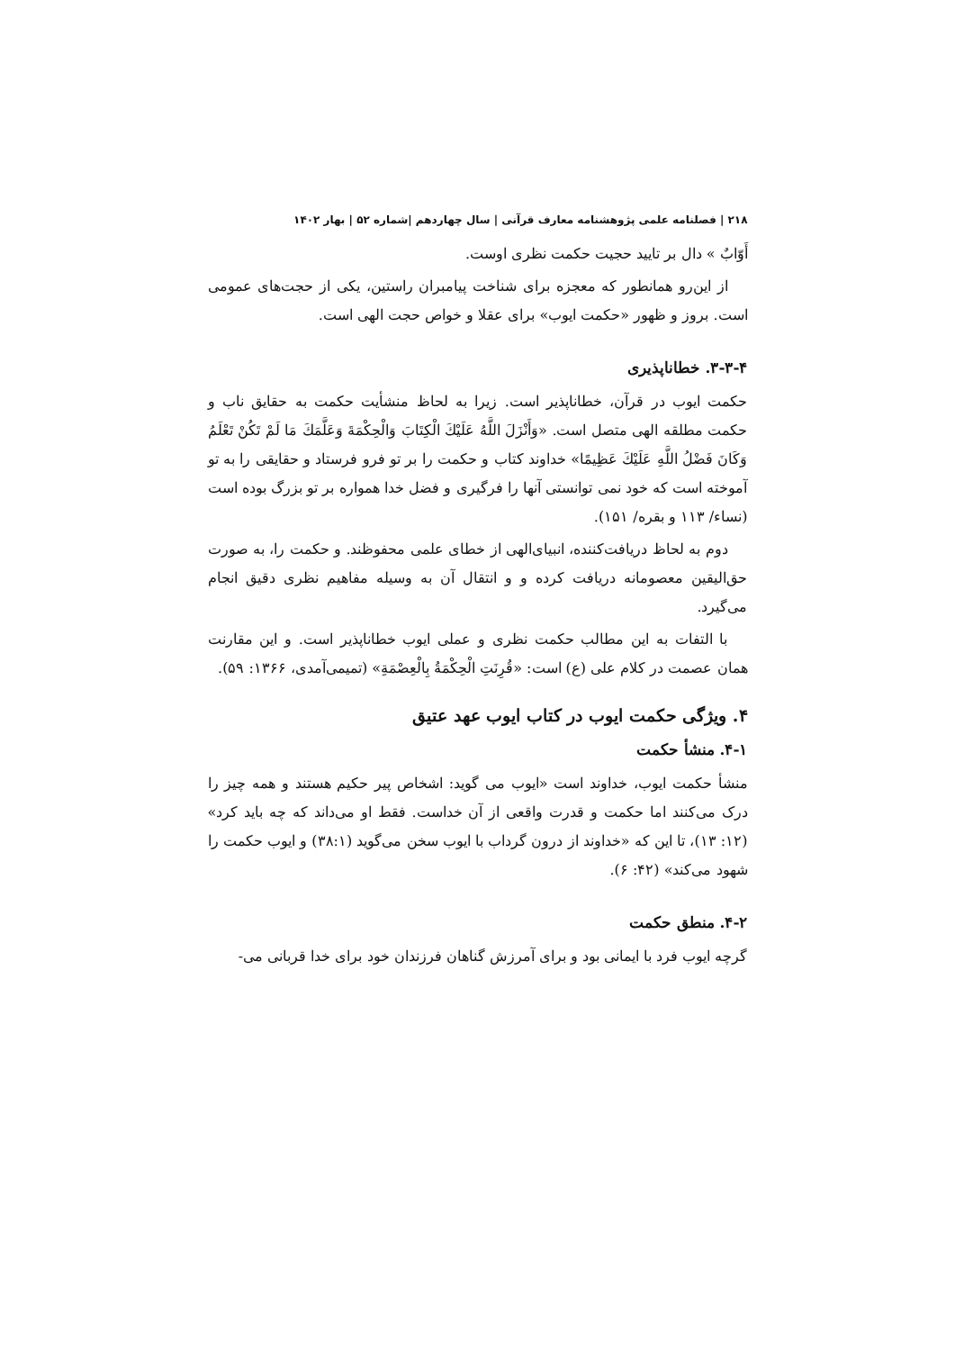۲۱۸ | فصلنامه علمی پژوهشنامه معارف قرآنی | سال چهاردهم |شماره ۵۲ | بهار ۱۴۰۲
أَوّابٌ » دال بر تایید حجیت حکمت نظری اوست.
از این‌رو همانطور که معجزه برای شناخت پیامبران راستین، یکی از حجت‌های عمومی است. بروز و ظهور «حکمت ایوب» برای عقلا و خواص حجت الهی است.
۳-۳-۴. خطاناپذیری
حکمت ایوب در قرآن، خطاناپذیر است. زیرا به لحاظ منشأیت حکمت به حقایق ناب و حکمت مطلقه الهی متصل است. «وَأَنْزَلَ اللَّهُ عَلَيْكَ الْكِتَابَ وَالْحِكْمَةَ وَعَلَّمَكَ مَا لَمْ تَكُنْ تَعْلَمُ وَكَانَ فَضْلُ اللَّهِ عَلَيْكَ عَظِيمًا» خداوند کتاب و حکمت را بر تو فرو فرستاد و حقایقی را به تو آموخته است که خود نمی توانستی آنها را فرگیری و فضل خدا همواره بر تو بزرگ بوده است (نساء/ ۱۱۳ و بقره/ ۱۵۱).
دوم به لحاظ دریافت‌کننده، انبیای‌الهی از خطای علمی محفوظند. و حکمت را، به صورت حق‌الیقین معصومانه دریافت کرده و و انتقال آن به وسیله مفاهیم نظری دقیق انجام می‌گیرد.
با التفات به این مطالب حکمت نظری و عملی ایوب خطاناپذیر است. و این مقارنت همان عصمت در کلام علی (ع) است: «قُرِنَتِ الْحِكْمَةُ بِالْعِصْمَةِ» (تمیمی‌آمدی، ۱۳۶۶: ۵۹).
۴. ویژگی حکمت ایوب در کتاب ایوب عهد عتیق
۴-۱. منشأ حکمت
منشأ حکمت ایوب، خداوند است «ایوب می گوید: اشخاص پیر حکیم هستند و همه چیز را درک می‌کنند اما حکمت و قدرت واقعی از آن خداست. فقط او می‌داند که چه باید کرد» (۱۲: ۱۳)، تا این که «خداوند از درون گرداب با ایوب سخن می‌گوید (۳۸:۱) و ایوب حکمت را شهود می‌کند» (۴۲: ۶).
۴-۲. منطق حکمت
گرچه ایوب فرد با ایمانی بود و برای آمرزش گناهان فرزندان خود برای خدا قربانی می-